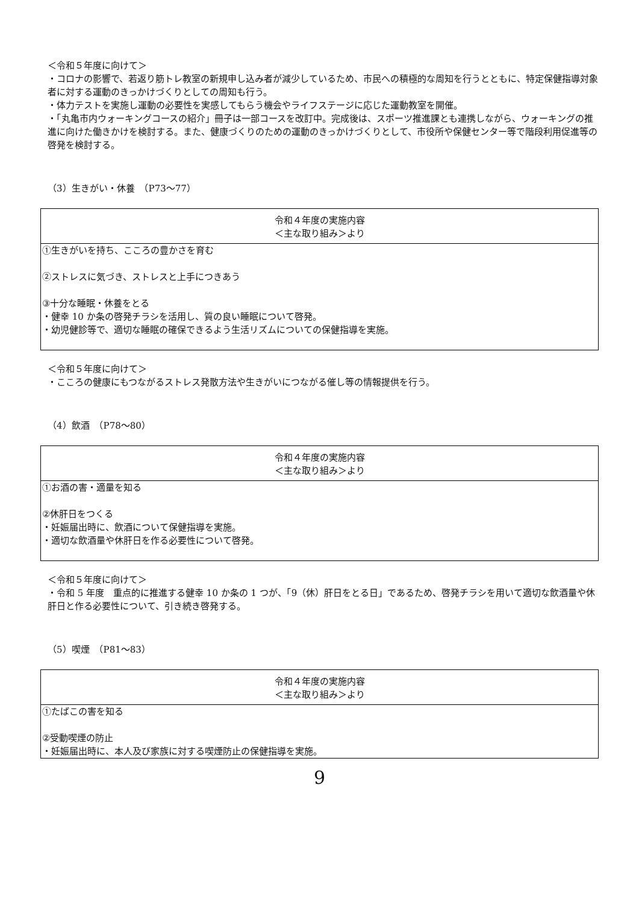＜令和５年度に向けて＞
・コロナの影響で、若返り筋トレ教室の新規申し込み者が減少しているため、市民への積極的な周知を行うとともに、特定保健指導対象者に対する運動のきっかけづくりとしての周知も行う。
・体力テストを実施し運動の必要性を実感してもらう機会やライフステージに応じた運動教室を開催。
・「丸亀市内ウォーキングコースの紹介」冊子は一部コースを改訂中。完成後は、スポーツ推進課とも連携しながら、ウォーキングの推進に向けた働きかけを検討する。また、健康づくりのための運動のきっかけづくりとして、市役所や保健センター等で階段利用促進等の啓発を検討する。
（3）生きがい・休養　（P73～77）
| 令和４年度の実施内容 ＜主な取り組み＞より |
| --- |
| ①生きがいを持ち、こころの豊かさを育む ②ストレスに気づき、ストレスと上手につきあう ③十分な睡眠・休養をとる ・健幸 10 か条の啓発チラシを活用し、質の良い睡眠について啓発。 ・幼児健診等で、適切な睡眠の確保できるよう生活リズムについての保健指導を実施。 |
＜令和５年度に向けて＞
・こころの健康にもつながるストレス発散方法や生きがいにつながる催し等の情報提供を行う。
（4）飲酒　（P78～80）
| 令和４年度の実施内容 ＜主な取り組み＞より |
| --- |
| ①お酒の害・適量を知る ②休肝日をつくる ・妊娠届出時に、飲酒について保健指導を実施。 ・適切な飲酒量や休肝日を作る必要性について啓発。 |
＜令和５年度に向けて＞
・令和 5 年度　重点的に推進する健幸 10 か条の 1 つが、「9（休）肝日をとる日」であるため、啓発チラシを用いて適切な飲酒量や休肝日と作る必要性について、引き続き啓発する。
（5）喫煙　（P81～83）
| 令和４年度の実施内容 ＜主な取り組み＞より |
| --- |
| ①たばこの害を知る ②受動喫煙の防止 ・妊娠届出時に、本人及び家族に対する喫煙防止の保健指導を実施。 |
9